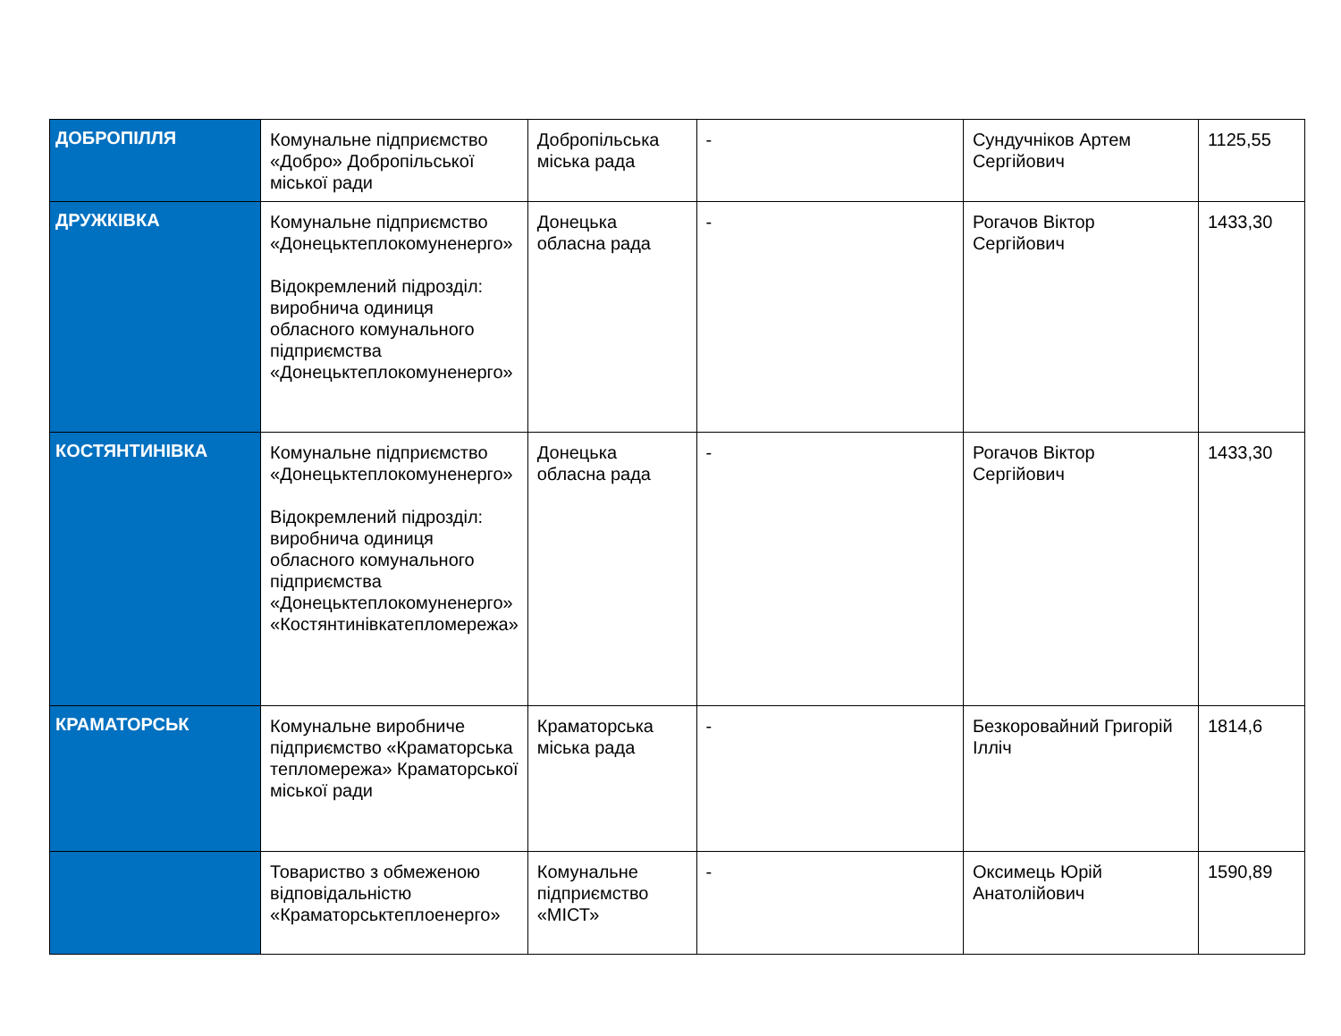| ДОБРОПІЛЛЯ | Комунальне підприємство «Добро» Добропільської міської ради | Добропільська міська рада | - | Сундучніков Артем Сергійович | 1125,55 |
| ДРУЖКІВКА | Комунальне підприємство «Донецьктеплокомуненерго» Відокремлений підрозділ: виробнича одиниця обласного комунального підприємства «Донецьктеплокомуненерго» | Донецька обласна рада | - | Рогачов Віктор Сергійович | 1433,30 |
| КОСТЯНТИНІВКА | Комунальне підприємство «Донецьктеплокомуненерго» Відокремлений підрозділ: виробнича одиниця обласного комунального підприємства «Донецьктеплокомуненерго» «Костянтинівкатепломережа» | Донецька обласна рада | - | Рогачов Віктор Сергійович | 1433,30 |
| КРАМАТОРСЬК | Комунальне виробниче підприємство «Краматорська тепломережа» Краматорської міської ради | Краматорська міська рада | - | Безкоровайний Григорій Ілліч | 1814,6 |
| | Товариство з обмеженою відповідальністю «Краматорськтеплоенерго» | Комунальне підприємство «МІСТ» | - | Оксимець Юрій Анатолійович | 1590,89 |